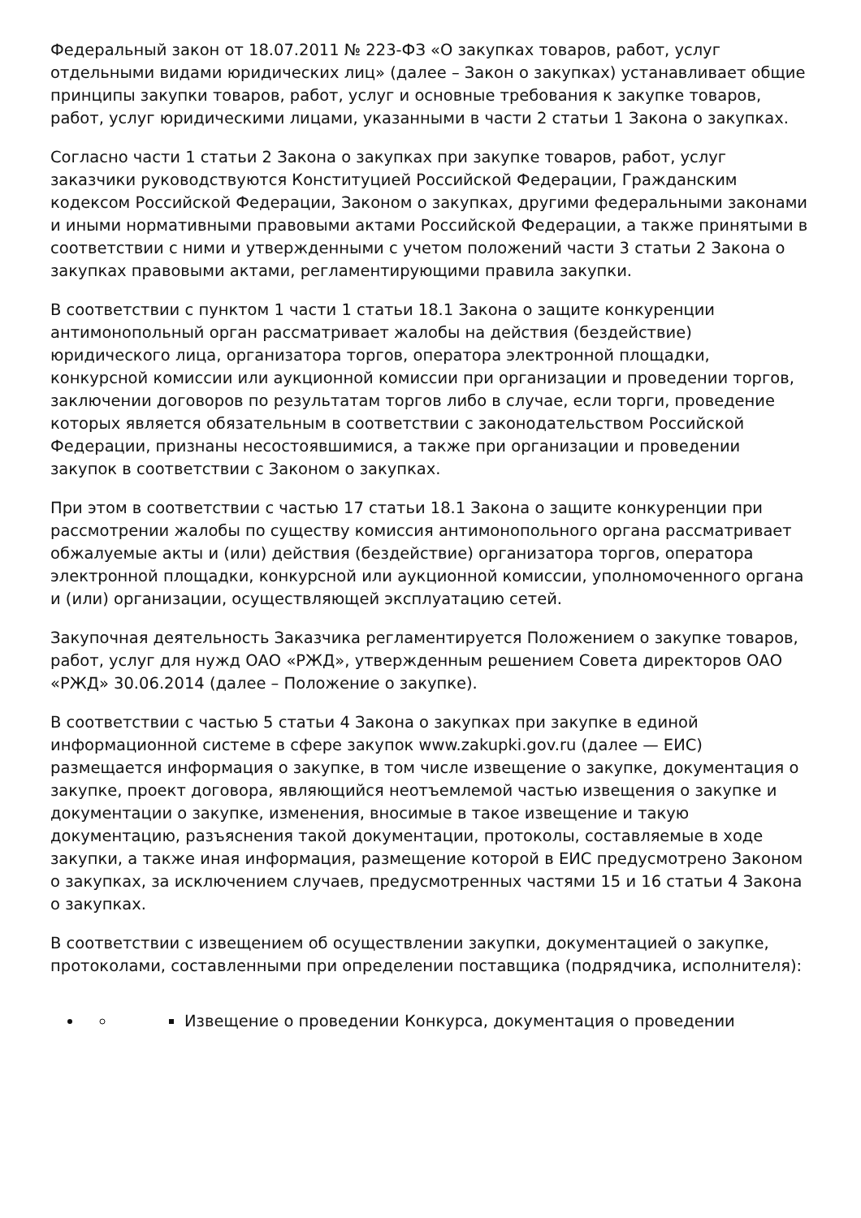Федеральный закон от 18.07.2011 № 223-ФЗ «О закупках товаров, работ, услуг отдельными видами юридических лиц» (далее – Закон о закупках) устанавливает общие принципы закупки товаров, работ, услуг и основные требования к закупке товаров, работ, услуг юридическими лицами, указанными в части 2 статьи 1 Закона о закупках.
Согласно части 1 статьи 2 Закона о закупках при закупке товаров, работ, услуг заказчики руководствуются Конституцией Российской Федерации, Гражданским кодексом Российской Федерации, Законом о закупках, другими федеральными законами и иными нормативными правовыми актами Российской Федерации, а также принятыми в соответствии с ними и утвержденными с учетом положений части 3 статьи 2 Закона о закупках правовыми актами, регламентирующими правила закупки.
В соответствии с пунктом 1 части 1 статьи 18.1 Закона о защите конкуренции антимонопольный орган рассматривает жалобы на действия (бездействие) юридического лица, организатора торгов, оператора электронной площадки, конкурсной комиссии или аукционной комиссии при организации и проведении торгов, заключении договоров по результатам торгов либо в случае, если торги, проведение которых является обязательным в соответствии с законодательством Российской Федерации, признаны несостоявшимися, а также при организации и проведении закупок в соответствии с Законом о закупках.
При этом в соответствии с частью 17 статьи 18.1 Закона о защите конкуренции при рассмотрении жалобы по существу комиссия антимонопольного органа рассматривает обжалуемые акты и (или) действия (бездействие) организатора торгов, оператора электронной площадки, конкурсной или аукционной комиссии, уполномоченного органа и (или) организации, осуществляющей эксплуатацию сетей.
Закупочная деятельность Заказчика регламентируется Положением о закупке товаров, работ, услуг для нужд ОАО «РЖД», утвержденным решением Совета директоров ОАО «РЖД» 30.06.2014 (далее – Положение о закупке).
В соответствии с частью 5 статьи 4 Закона о закупках при закупке в единой информационной системе в сфере закупок www.zakupki.gov.ru (далее — ЕИС) размещается информация о закупке, в том числе извещение о закупке, документация о закупке, проект договора, являющийся неотъемлемой частью извещения о закупке и документации о закупке, изменения, вносимые в такое извещение и такую документацию, разъяснения такой документации, протоколы, составляемые в ходе закупки, а также иная информация, размещение которой в ЕИС предусмотрено Законом о закупках, за исключением случаев, предусмотренных частями 15 и 16 статьи 4 Закона о закупках.
В соответствии с извещением об осуществлении закупки, документацией о закупке, протоколами, составленными при определении поставщика (подрядчика, исполнителя):
Извещение о проведении Конкурса, документация о проведении